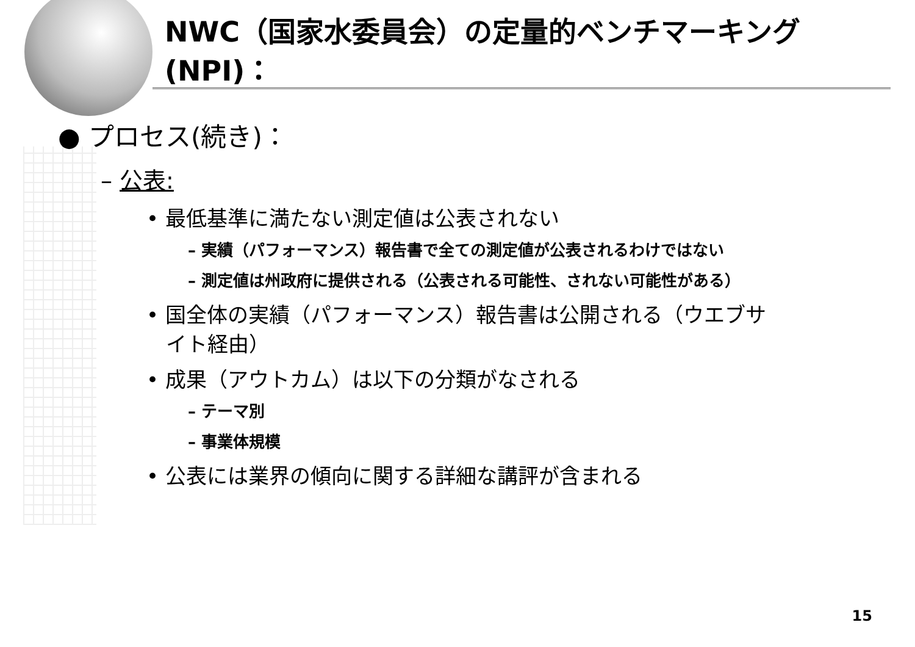NWC（国家水委員会）の定量的ベンチマーキング(NPI)：
● プロセス(続き)：
– 公表:
• 最低基準に満たない測定値は公表されない
– 実績（パフォーマンス）報告書で全ての測定値が公表されるわけではない
– 測定値は州政府に提供される（公表される可能性、されない可能性がある）
• 国全体の実績（パフォーマンス）報告書は公開される（ウエブサイト経由）
• 成果（アウトカム）は以下の分類がなされる
– テーマ別
– 事業体規模
• 公表には業界の傾向に関する詳細な講評が含まれる
15